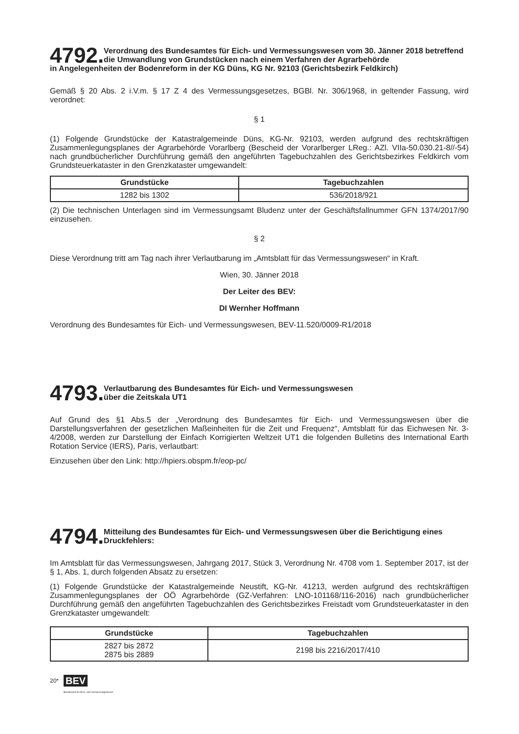4792. Verordnung des Bundesamtes für Eich- und Vermessungswesen vom 30. Jänner 2018 betreffend die Umwandlung von Grundstücken nach einem Verfahren der Agrarbehörde
in Angelegenheiten der Bodenreform in der KG Düns, KG Nr. 92103 (Gerichtsbezirk Feldkirch)
Gemäß § 20 Abs. 2 i.V.m. § 17 Z 4 des Vermessungsgesetzes, BGBl. Nr. 306/1968, in geltender Fassung, wird verordnet:
§ 1
(1) Folgende Grundstücke der Katastralgemeinde Düns, KG-Nr. 92103, werden aufgrund des rechtskräftigen Zusammenlegungsplanes der Agrarbehörde Vorarlberg (Bescheid der Vorarlberger LReg.: AZl. VIIa-50.030.21-8//-54) nach grundbücherlicher Durchführung gemäß den angeführten Tagebuchzahlen des Gerichtsbezirkes Feldkirch vom Grundsteuerkataster in den Grenzkataster umgewandelt:
| Grundstücke | Tagebuchzahlen |
| --- | --- |
| 1282 bis 1302 | 536/2018/921 |
(2) Die technischen Unterlagen sind im Vermessungsamt Bludenz unter der Geschäftsfallnummer GFN 1374/2017/90 einzusehen.
§ 2
Diese Verordnung tritt am Tag nach ihrer Verlautbarung im „Amtsblatt für das Vermessungswesen“ in Kraft.
Wien, 30. Jänner 2018
Der Leiter des BEV:
DI Wernher Hoffmann
Verordnung des Bundesamtes für Eich- und Vermessungswesen, BEV-11.520/0009-R1/2018
4793. Verlautbarung des Bundesamtes für Eich- und Vermessungswesen
über die Zeitskala UT1
Auf Grund des §1 Abs.5 der „Verordnung des Bundesamtes für Eich- und Vermessungswesen über die Darstellungsverfahren der gesetzlichen Maßeinheiten für die Zeit und Frequenz“, Amtsblatt für das Eichwesen Nr. 3-4/2008, werden zur Darstellung der Einfach Korrigierten Weltzeit UT1 die folgenden Bulletins des International Earth Rotation Service (IERS), Paris, verlautbart:
Einzusehen über den Link: http://hpiers.obspm.fr/eop-pc/
4794. Mitteilung des Bundesamtes für Eich- und Vermessungswesen über die Berichtigung eines Druckfehlers:
Im Amtsblatt für das Vermessungswesen, Jahrgang 2017, Stück 3, Verordnung Nr. 4708 vom 1. September 2017, ist der § 1, Abs. 1, durch folgenden Absatz zu ersetzen:
(1) Folgende Grundstücke der Katastralgemeinde Neustift, KG-Nr. 41213, werden aufgrund des rechtskräftigen Zusammenlegungsplanes der OÖ Agrarbehörde (GZ-Verfahren: LNO-101168/116-2016) nach grundbücherlicher Durchführung gemäß den angeführten Tagebuchzahlen des Gerichtsbezirkes Freistadt vom Grundsteuerkataster in den Grenzkataster umgewandelt:
| Grundstücke | Tagebuchzahlen |
| --- | --- |
| 2827 bis 2872 2875 bis 2889 | 2198 bis 2216/2017/410 |
20* BEV
Bundesamt für Eich- und Vermessungswesen